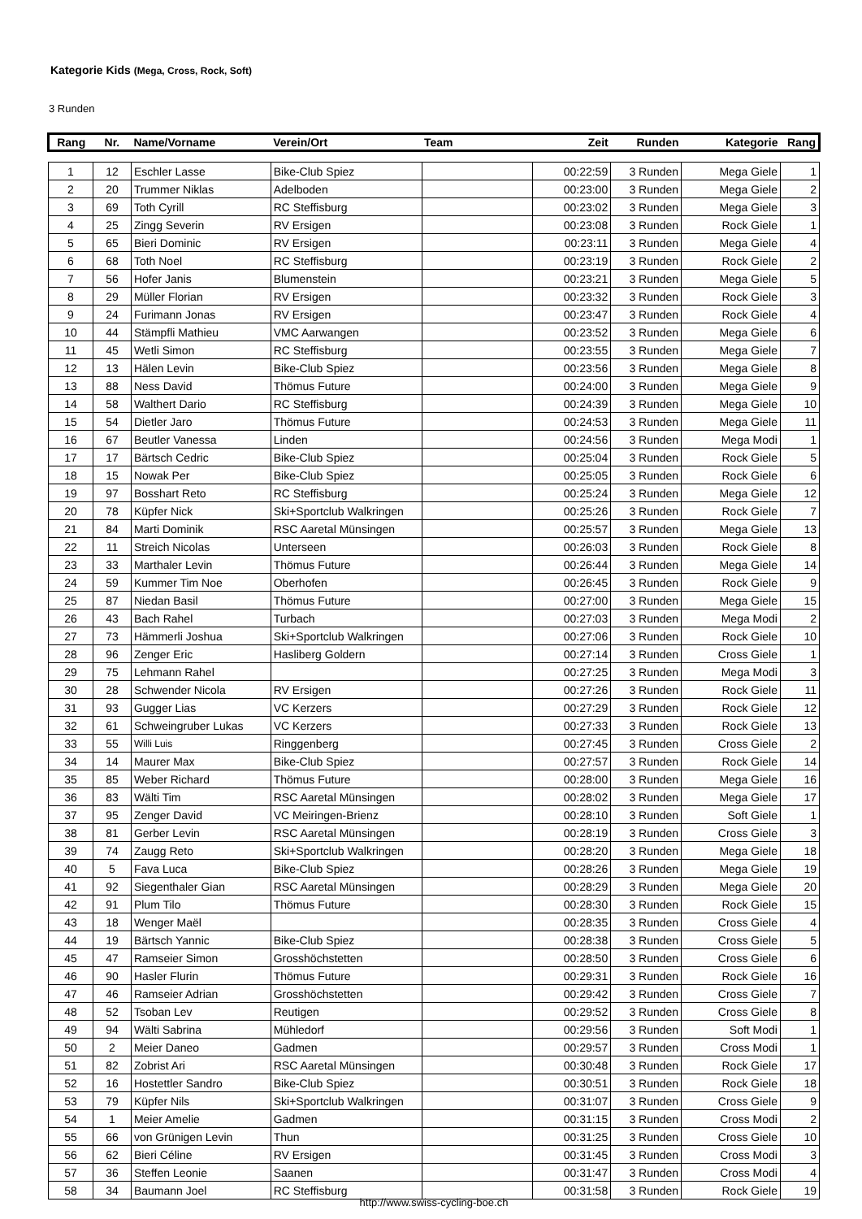Kategorie Kids (Mega, Cross, Rock, Soft)
3 Runden
| Rang | Nr. | Name/Vorname | Verein/Ort | Team | Zeit | Runden | Kategorie | Rang |
| --- | --- | --- | --- | --- | --- | --- | --- | --- |
| 1 | 12 | Eschler Lasse | Bike-Club Spiez | | 00:22:59 | 3 Runden | Mega Giele | 1 |
| 2 | 20 | Trummer Niklas | Adelboden | | 00:23:00 | 3 Runden | Mega Giele | 2 |
| 3 | 69 | Toth Cyrill | RC Steffisburg | | 00:23:02 | 3 Runden | Mega Giele | 3 |
| 4 | 25 | Zingg Severin | RV Ersigen | | 00:23:08 | 3 Runden | Rock Giele | 1 |
| 5 | 65 | Bieri Dominic | RV Ersigen | | 00:23:11 | 3 Runden | Mega Giele | 4 |
| 6 | 68 | Toth Noel | RC Steffisburg | | 00:23:19 | 3 Runden | Rock Giele | 2 |
| 7 | 56 | Hofer Janis | Blumenstein | | 00:23:21 | 3 Runden | Mega Giele | 5 |
| 8 | 29 | Müller Florian | RV Ersigen | | 00:23:32 | 3 Runden | Rock Giele | 3 |
| 9 | 24 | Furimann Jonas | RV Ersigen | | 00:23:47 | 3 Runden | Rock Giele | 4 |
| 10 | 44 | Stämpfli Mathieu | VMC Aarwangen | | 00:23:52 | 3 Runden | Mega Giele | 6 |
| 11 | 45 | Wetli Simon | RC Steffisburg | | 00:23:55 | 3 Runden | Mega Giele | 7 |
| 12 | 13 | Hälen Levin | Bike-Club Spiez | | 00:23:56 | 3 Runden | Mega Giele | 8 |
| 13 | 88 | Ness David | Thömus Future | | 00:24:00 | 3 Runden | Mega Giele | 9 |
| 14 | 58 | Walthert Dario | RC Steffisburg | | 00:24:39 | 3 Runden | Mega Giele | 10 |
| 15 | 54 | Dietler Jaro | Thömus Future | | 00:24:53 | 3 Runden | Mega Giele | 11 |
| 16 | 67 | Beutler Vanessa | Linden | | 00:24:56 | 3 Runden | Mega Modi | 1 |
| 17 | 17 | Bärtsch Cedric | Bike-Club Spiez | | 00:25:04 | 3 Runden | Rock Giele | 5 |
| 18 | 15 | Nowak Per | Bike-Club Spiez | | 00:25:05 | 3 Runden | Rock Giele | 6 |
| 19 | 97 | Bosshart Reto | RC Steffisburg | | 00:25:24 | 3 Runden | Mega Giele | 12 |
| 20 | 78 | Küpfer Nick | Ski+Sportclub Walkringen | | 00:25:26 | 3 Runden | Rock Giele | 7 |
| 21 | 84 | Marti Dominik | RSC Aaretal Münsingen | | 00:25:57 | 3 Runden | Mega Giele | 13 |
| 22 | 11 | Streich Nicolas | Unterseen | | 00:26:03 | 3 Runden | Rock Giele | 8 |
| 23 | 33 | Marthaler Levin | Thömus Future | | 00:26:44 | 3 Runden | Mega Giele | 14 |
| 24 | 59 | Kummer Tim Noe | Oberhofen | | 00:26:45 | 3 Runden | Rock Giele | 9 |
| 25 | 87 | Niedan Basil | Thömus Future | | 00:27:00 | 3 Runden | Mega Giele | 15 |
| 26 | 43 | Bach Rahel | Turbach | | 00:27:03 | 3 Runden | Mega Modi | 2 |
| 27 | 73 | Hämmerli Joshua | Ski+Sportclub Walkringen | | 00:27:06 | 3 Runden | Rock Giele | 10 |
| 28 | 96 | Zenger Eric | Hasliberg Goldern | | 00:27:14 | 3 Runden | Cross Giele | 1 |
| 29 | 75 | Lehmann Rahel | | | 00:27:25 | 3 Runden | Mega Modi | 3 |
| 30 | 28 | Schwender Nicola | RV Ersigen | | 00:27:26 | 3 Runden | Rock Giele | 11 |
| 31 | 93 | Gugger Lias | VC Kerzers | | 00:27:29 | 3 Runden | Rock Giele | 12 |
| 32 | 61 | Schweingruber Lukas | VC Kerzers | | 00:27:33 | 3 Runden | Rock Giele | 13 |
| 33 | 55 | Willi Luis | Ringgenberg | | 00:27:45 | 3 Runden | Cross Giele | 2 |
| 34 | 14 | Maurer Max | Bike-Club Spiez | | 00:27:57 | 3 Runden | Rock Giele | 14 |
| 35 | 85 | Weber Richard | Thömus Future | | 00:28:00 | 3 Runden | Mega Giele | 16 |
| 36 | 83 | Wälti Tim | RSC Aaretal Münsingen | | 00:28:02 | 3 Runden | Mega Giele | 17 |
| 37 | 95 | Zenger David | VC Meiringen-Brienz | | 00:28:10 | 3 Runden | Soft Giele | 1 |
| 38 | 81 | Gerber Levin | RSC Aaretal Münsingen | | 00:28:19 | 3 Runden | Cross Giele | 3 |
| 39 | 74 | Zaugg Reto | Ski+Sportclub Walkringen | | 00:28:20 | 3 Runden | Mega Giele | 18 |
| 40 | 5 | Fava Luca | Bike-Club Spiez | | 00:28:26 | 3 Runden | Mega Giele | 19 |
| 41 | 92 | Siegenthaler Gian | RSC Aaretal Münsingen | | 00:28:29 | 3 Runden | Mega Giele | 20 |
| 42 | 91 | Plum Tilo | Thömus Future | | 00:28:30 | 3 Runden | Rock Giele | 15 |
| 43 | 18 | Wenger Maël | | | 00:28:35 | 3 Runden | Cross Giele | 4 |
| 44 | 19 | Bärtsch Yannic | Bike-Club Spiez | | 00:28:38 | 3 Runden | Cross Giele | 5 |
| 45 | 47 | Ramseier Simon | Grosshöchstetten | | 00:28:50 | 3 Runden | Cross Giele | 6 |
| 46 | 90 | Hasler Flurin | Thömus Future | | 00:29:31 | 3 Runden | Rock Giele | 16 |
| 47 | 46 | Ramseier Adrian | Grosshöchstetten | | 00:29:42 | 3 Runden | Cross Giele | 7 |
| 48 | 52 | Tsoban Lev | Reutigen | | 00:29:52 | 3 Runden | Cross Giele | 8 |
| 49 | 94 | Wälti Sabrina | Mühledorf | | 00:29:56 | 3 Runden | Soft Modi | 1 |
| 50 | 2 | Meier Daneo | Gadmen | | 00:29:57 | 3 Runden | Cross Modi | 1 |
| 51 | 82 | Zobrist Ari | RSC Aaretal Münsingen | | 00:30:48 | 3 Runden | Rock Giele | 17 |
| 52 | 16 | Hostettler Sandro | Bike-Club Spiez | | 00:30:51 | 3 Runden | Rock Giele | 18 |
| 53 | 79 | Küpfer Nils | Ski+Sportclub Walkringen | | 00:31:07 | 3 Runden | Cross Giele | 9 |
| 54 | 1 | Meier Amelie | Gadmen | | 00:31:15 | 3 Runden | Cross Modi | 2 |
| 55 | 66 | von Grünigen Levin | Thun | | 00:31:25 | 3 Runden | Cross Giele | 10 |
| 56 | 62 | Bieri Céline | RV Ersigen | | 00:31:45 | 3 Runden | Cross Modi | 3 |
| 57 | 36 | Steffen Leonie | Saanen | | 00:31:47 | 3 Runden | Cross Modi | 4 |
| 58 | 34 | Baumann Joel | RC Steffisburg | | 00:31:58 | 3 Runden | Rock Giele | 19 |
http://www.swiss-cycling-boe.ch